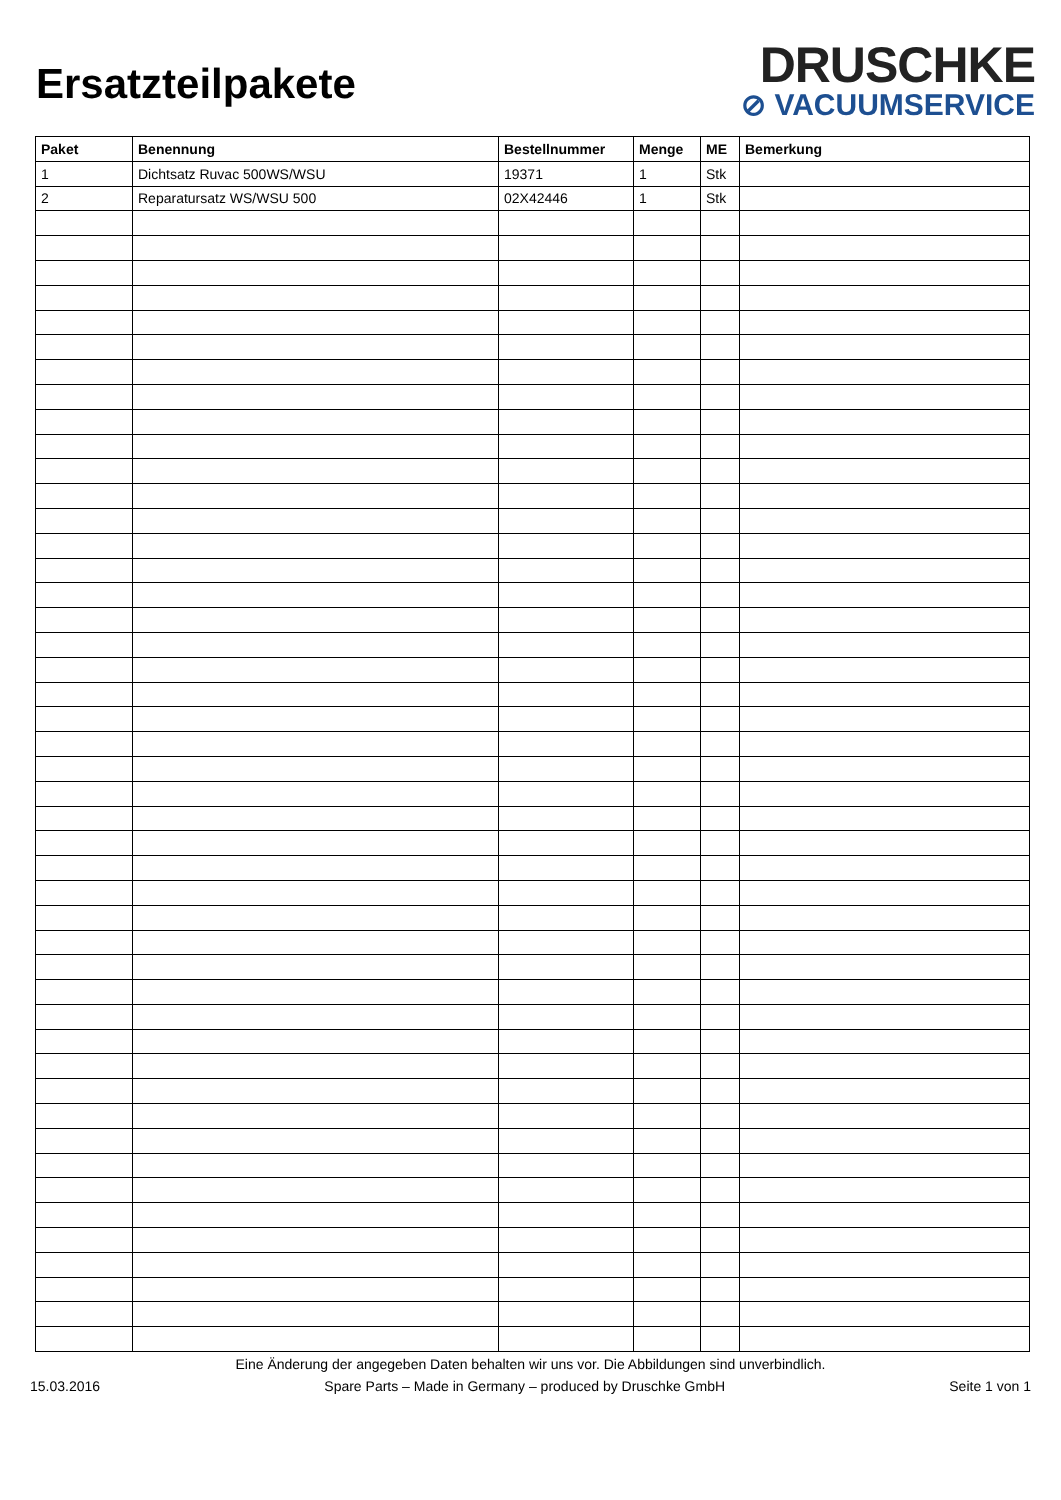Ersatzteilpakete
DRUSCHKE
⊘ VACUUMSERVICE
| Paket | Benennung | Bestellnummer | Menge | ME | Bemerkung |
| --- | --- | --- | --- | --- | --- |
| 1 | Dichtsatz Ruvac 500WS/WSU | 19371 | 1 | Stk | |
| 2 | Reparatursatz WS/WSU 500 | 02X42446 | 1 | Stk | |
Eine Änderung der angegeben Daten behalten wir uns vor. Die Abbildungen sind unverbindlich.
15.03.2016 Spare Parts – Made in Germany – produced by Druschke GmbH Seite 1 von 1